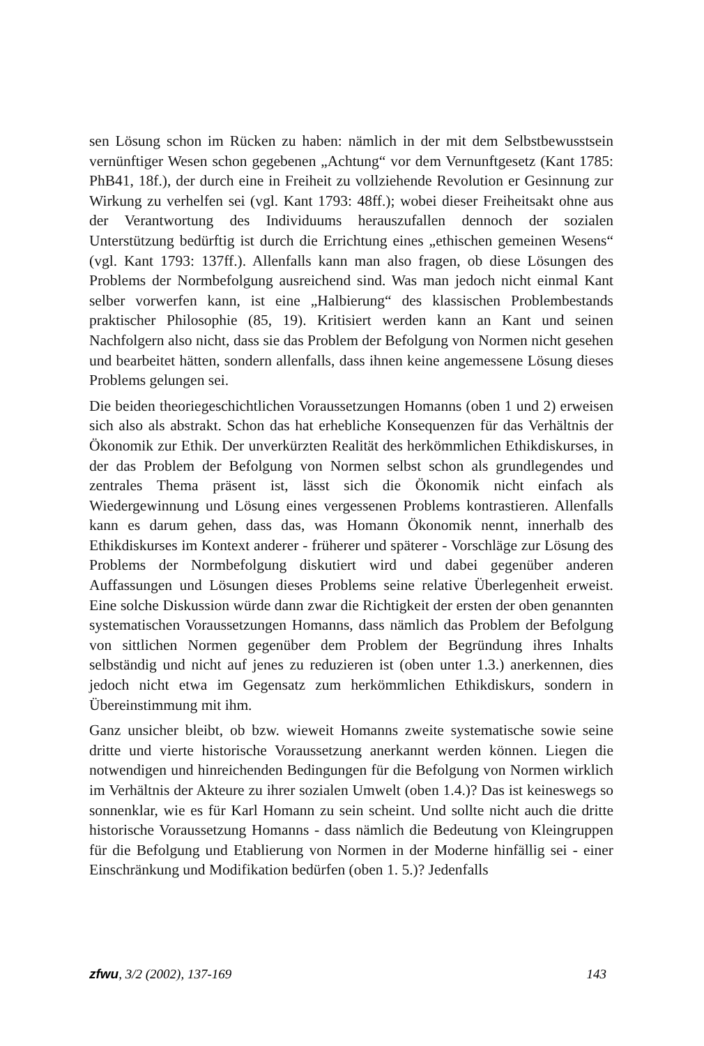sen Lösung schon im Rücken zu haben: nämlich in der mit dem Selbstbewusstsein vernünftiger Wesen schon gegebenen „Achtung“ vor dem Vernunftgesetz (Kant 1785: PhB41, 18f.), der durch eine in Freiheit zu vollziehende Revolution er Gesinnung zur Wirkung zu verhelfen sei (vgl. Kant 1793: 48ff.); wobei dieser Freiheitsakt ohne aus der Verantwortung des Individuums herauszufallen dennoch der sozialen Unterstützung bedürftig ist durch die Errichtung eines „ethischen gemeinen Wesens“ (vgl. Kant 1793: 137ff.). Allenfalls kann man also fragen, ob diese Lösungen des Problems der Normbefolgung ausreichend sind. Was man jedoch nicht einmal Kant selber vorwerfen kann, ist eine „Halbierung“ des klassischen Problembestands praktischer Philosophie (85, 19). Kritisiert werden kann an Kant und seinen Nachfolgern also nicht, dass sie das Problem der Befolgung von Normen nicht gesehen und bearbeitet hätten, sondern allenfalls, dass ihnen keine angemessene Lösung dieses Problems gelungen sei.
Die beiden theoriegeschichtlichen Voraussetzungen Homanns (oben 1 und 2) erweisen sich also als abstrakt. Schon das hat erhebliche Konsequenzen für das Verhältnis der Ökonomik zur Ethik. Der unverkürzten Realität des herkömmlichen Ethikdiskurses, in der das Problem der Befolgung von Normen selbst schon als grundlegendes und zentrales Thema präsent ist, lässt sich die Ökonomik nicht einfach als Wiedergewinnung und Lösung eines vergessenen Problems kontrastieren. Allenfalls kann es darum gehen, dass das, was Homann Ökonomik nennt, innerhalb des Ethikdiskurses im Kontext anderer - früherer und späterer - Vorschläge zur Lösung des Problems der Normbefolgung diskutiert wird und dabei gegenüber anderen Auffassungen und Lösungen dieses Problems seine relative Überlegenheit erweist. Eine solche Diskussion würde dann zwar die Richtigkeit der ersten der oben genannten systematischen Voraussetzungen Homanns, dass nämlich das Problem der Befolgung von sittlichen Normen gegenüber dem Problem der Begründung ihres Inhalts selbständig und nicht auf jenes zu reduzieren ist (oben unter 1.3.) anerkennen, dies jedoch nicht etwa im Gegensatz zum herkömmlichen Ethikdiskurs, sondern in Übereinstimmung mit ihm.
Ganz unsicher bleibt, ob bzw. wieweit Homanns zweite systematische sowie seine dritte und vierte historische Voraussetzung anerkannt werden können. Liegen die notwendigen und hinreichenden Bedingungen für die Befolgung von Normen wirklich im Verhältnis der Akteure zu ihrer sozialen Umwelt (oben 1.4.)? Das ist keineswegs so sonnenklar, wie es für Karl Homann zu sein scheint. Und sollte nicht auch die dritte historische Voraussetzung Homanns - dass nämlich die Bedeutung von Kleingruppen für die Befolgung und Etablierung von Normen in der Moderne hinfällig sei - einer Einschränkung und Modifikation bedürfen (oben 1. 5.)? Jedenfalls
zfwu, 3/2 (2002), 137-169 143